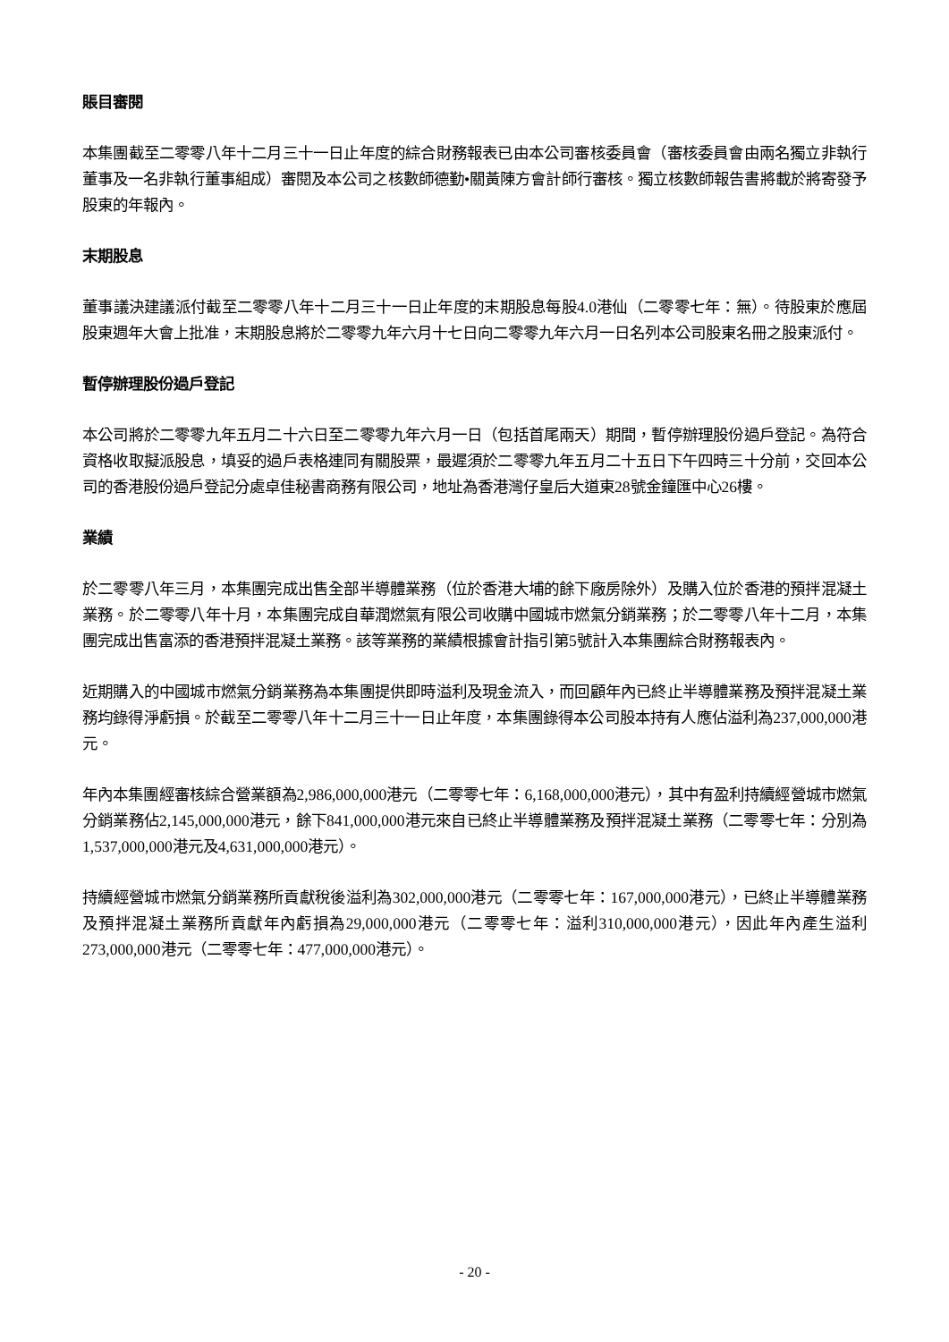賬目審閱
本集團截至二零零八年十二月三十一日止年度的綜合財務報表已由本公司審核委員會（審核委員會由兩名獨立非執行董事及一名非執行董事組成）審閱及本公司之核數師德勤•關黃陳方會計師行審核。獨立核數師報告書將載於將寄發予股東的年報內。
末期股息
董事議決建議派付截至二零零八年十二月三十一日止年度的末期股息每股4.0港仙（二零零七年：無）。待股東於應屆股東週年大會上批准，末期股息將於二零零九年六月十七日向二零零九年六月一日名列本公司股東名冊之股東派付。
暫停辦理股份過戶登記
本公司將於二零零九年五月二十六日至二零零九年六月一日（包括首尾兩天）期間，暫停辦理股份過戶登記。為符合資格收取擬派股息，填妥的過戶表格連同有關股票，最遲須於二零零九年五月二十五日下午四時三十分前，交回本公司的香港股份過戶登記分處卓佳秘書商務有限公司，地址為香港灣仔皇后大道東28號金鐘匯中心26樓。
業績
於二零零八年三月，本集團完成出售全部半導體業務（位於香港大埔的餘下廠房除外）及購入位於香港的預拌混凝土業務。於二零零八年十月，本集團完成自華潤燃氣有限公司收購中國城市燃氣分銷業務；於二零零八年十二月，本集團完成出售富添的香港預拌混凝土業務。該等業務的業績根據會計指引第5號計入本集團綜合財務報表內。
近期購入的中國城市燃氣分銷業務為本集團提供即時溢利及現金流入，而回顧年內已終止半導體業務及預拌混凝土業務均錄得淨虧損。於截至二零零八年十二月三十一日止年度，本集團錄得本公司股本持有人應佔溢利為237,000,000港元。
年內本集團經審核綜合營業額為2,986,000,000港元（二零零七年：6,168,000,000港元），其中有盈利持續經營城市燃氣分銷業務佔2,145,000,000港元，餘下841,000,000港元來自已終止半導體業務及預拌混凝土業務（二零零七年：分別為1,537,000,000港元及4,631,000,000港元）。
持續經營城市燃氣分銷業務所貢獻稅後溢利為302,000,000港元（二零零七年：167,000,000港元），已終止半導體業務及預拌混凝土業務所貢獻年內虧損為29,000,000港元（二零零七年：溢利310,000,000港元），因此年內產生溢利273,000,000港元（二零零七年：477,000,000港元）。
- 20 -